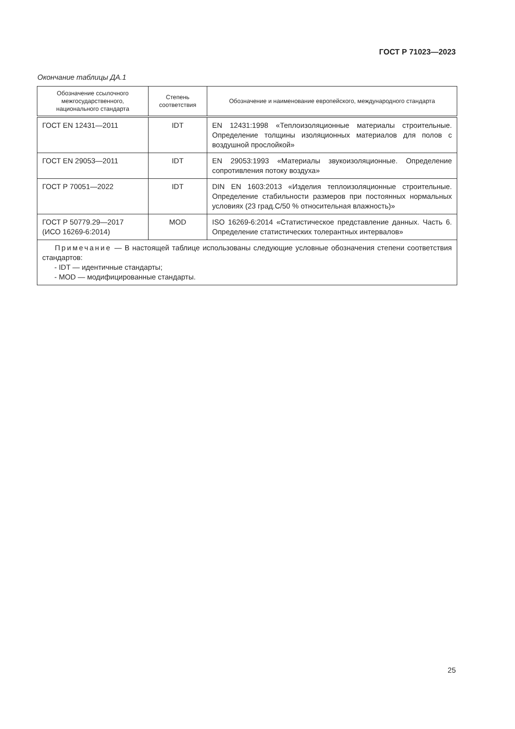ГОСТ Р 71023—2023
Окончание таблицы ДА.1
| Обозначение ссылочного межгосударственного, национального стандарта | Степень соответствия | Обозначение и наименование европейского, международного стандарта |
| --- | --- | --- |
| ГОСТ EN 12431—2011 | IDT | EN 12431:1998 «Теплоизоляционные материалы строительные. Определение толщины изоляционных материалов для полов с воздушной прослойкой» |
| ГОСТ EN 29053—2011 | IDT | EN 29053:1993 «Материалы звукоизоляционные. Определение сопротивления потоку воздуха» |
| ГОСТ Р 70051—2022 | IDT | DIN EN 1603:2013 «Изделия теплоизоляционные строительные. Определение стабильности размеров при постоянных нормальных условиях (23 град.С/50 % относительная влажность)» |
| ГОСТ Р 50779.29—2017 (ИСО 16269-6:2014) | MOD | ISO 16269-6:2014 «Статистическое представление данных. Часть 6. Определение статистических толерантных интервалов» |
| Примечание — В настоящей таблице использованы следующие условные обозначения степени соответствия стандартов: - IDT — идентичные стандарты; - MOD — модифицированные стандарты. | | |
25